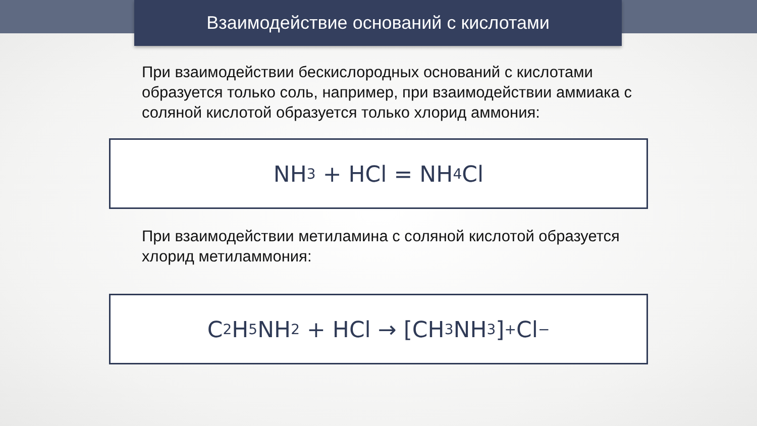Взаимодействие оснований с кислотами
При взаимодействии бескислородных оснований с кислотами образуется только соль, например, при взаимодействии аммиака с соляной кислотой образуется только хлорид аммония:
NH<sub>3</sub> + HCl = NH<sub>4</sub>Cl
При взаимодействии метиламина с соляной кислотой образуется хлорид метиламмония:
C<sub>2</sub>H<sub>5</sub>NH<sub>2</sub> + HCl → [CH<sub>3</sub>NH<sub>3</sub>]<sup>+</sup>Cl<sup>−</sup>